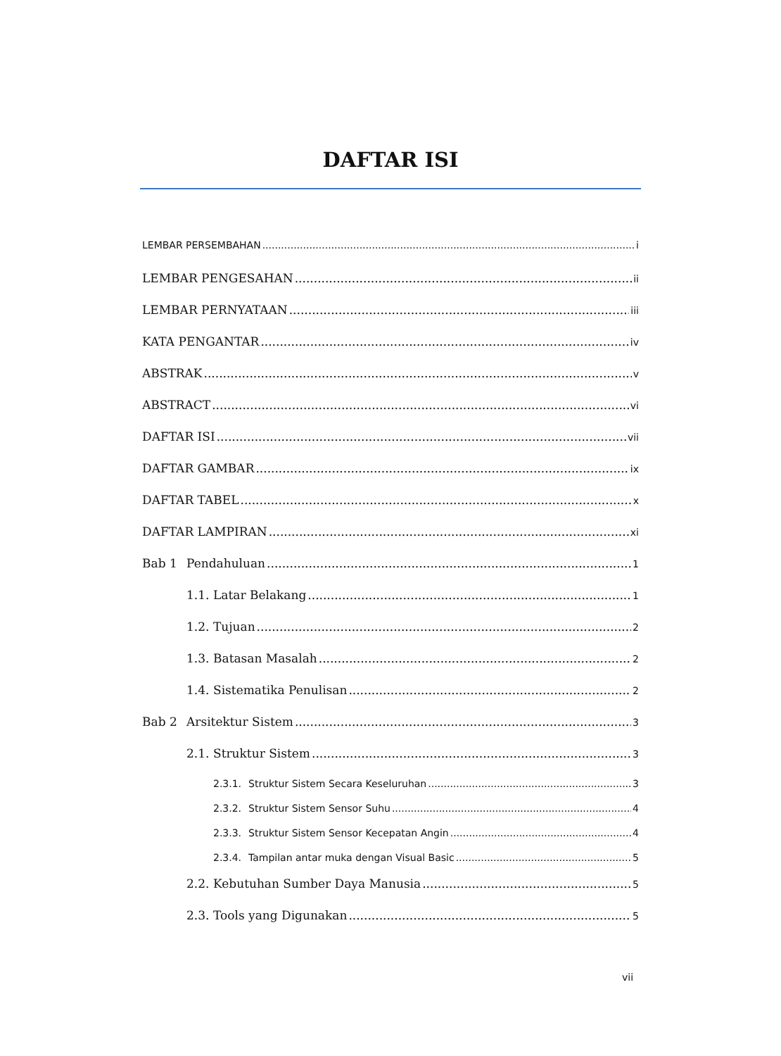DAFTAR ISI
LEMBAR PERSEMBAHAN i
LEMBAR PENGESAHAN ii
LEMBAR PERNYATAAN iii
KATA PENGANTAR iv
ABSTRAK v
ABSTRACT vi
DAFTAR ISI vii
DAFTAR GAMBAR ix
DAFTAR TABEL x
DAFTAR LAMPIRAN xi
Bab 1 Pendahuluan 1
1.1. Latar Belakang 1
1.2. Tujuan 2
1.3. Batasan Masalah 2
1.4. Sistematika Penulisan 2
Bab 2 Arsitektur Sistem 3
2.1. Struktur Sistem 3
2.3.1. Struktur Sistem Secara Keseluruhan 3
2.3.2. Struktur Sistem Sensor Suhu 4
2.3.3. Struktur Sistem Sensor Kecepatan Angin 4
2.3.4. Tampilan antar muka dengan Visual Basic 5
2.2. Kebutuhan Sumber Daya Manusia 5
2.3. Tools yang Digunakan 5
vii